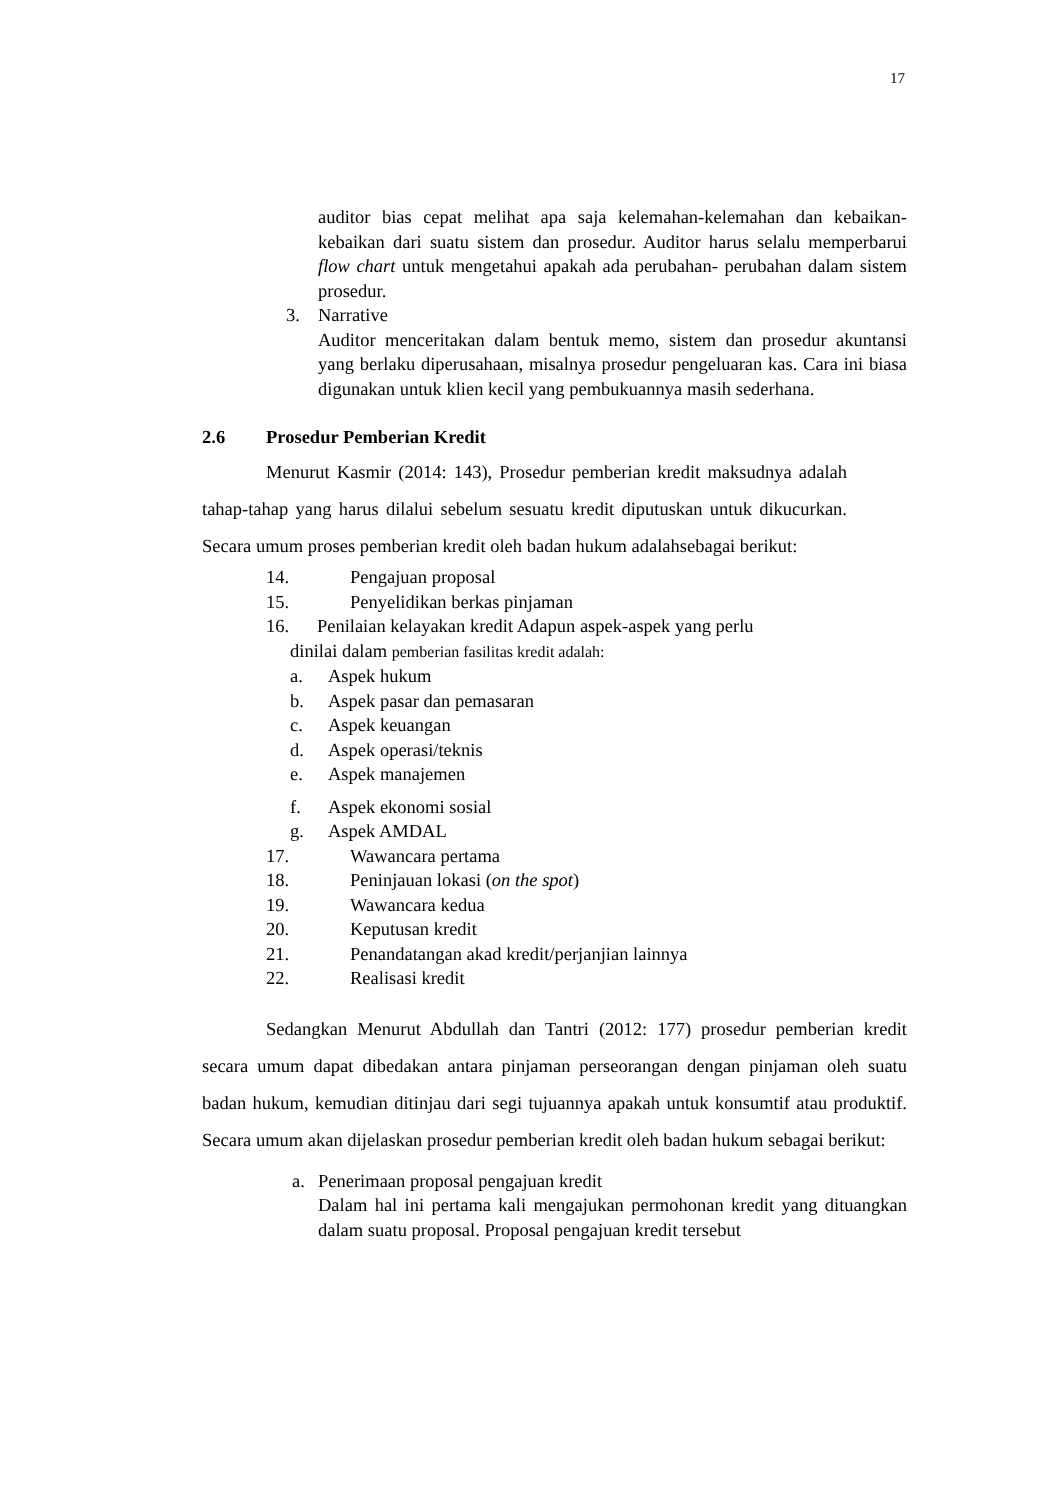17
auditor bias cepat melihat apa saja kelemahan-kelemahan dan kebaikan-kebaikan dari suatu sistem dan prosedur. Auditor harus selalu memperbarui flow chart untuk mengetahui apakah ada perubahan- perubahan dalam sistem prosedur.
3. Narrative
Auditor menceritakan dalam bentuk memo, sistem dan prosedur akuntansi yang berlaku diperusahaan, misalnya prosedur pengeluaran kas. Cara ini biasa digunakan untuk klien kecil yang pembukuannya masih sederhana.
2.6 Prosedur Pemberian Kredit
Menurut Kasmir (2014: 143), Prosedur pemberian kredit maksudnya adalah tahap-tahap yang harus dilalui sebelum sesuatu kredit diputuskan untuk dikucurkan. Secara umum proses pemberian kredit oleh badan hukum adalahsebagai berikut:
14. Pengajuan proposal
15. Penyelidikan berkas pinjaman
16. Penilaian kelayakan kredit Adapun aspek-aspek yang perlu
dinilai dalam pemberian fasilitas kredit adalah:
a. Aspek hukum
b. Aspek pasar dan pemasaran
c. Aspek keuangan
d. Aspek operasi/teknis
e. Aspek manajemen
f. Aspek ekonomi sosial
g. Aspek AMDAL
17. Wawancara pertama
18. Peninjauan lokasi (on the spot)
19. Wawancara kedua
20. Keputusan kredit
21. Penandatangan akad kredit/perjanjian lainnya
22. Realisasi kredit
Sedangkan Menurut Abdullah dan Tantri (2012: 177) prosedur pemberian kredit secara umum dapat dibedakan antara pinjaman perseorangan dengan pinjaman oleh suatu badan hukum, kemudian ditinjau dari segi tujuannya apakah untuk konsumtif atau produktif. Secara umum akan dijelaskan prosedur pemberian kredit oleh badan hukum sebagai berikut:
a. Penerimaan proposal pengajuan kredit
Dalam hal ini pertama kali mengajukan permohonan kredit yang dituangkan dalam suatu proposal. Proposal pengajuan kredit tersebut